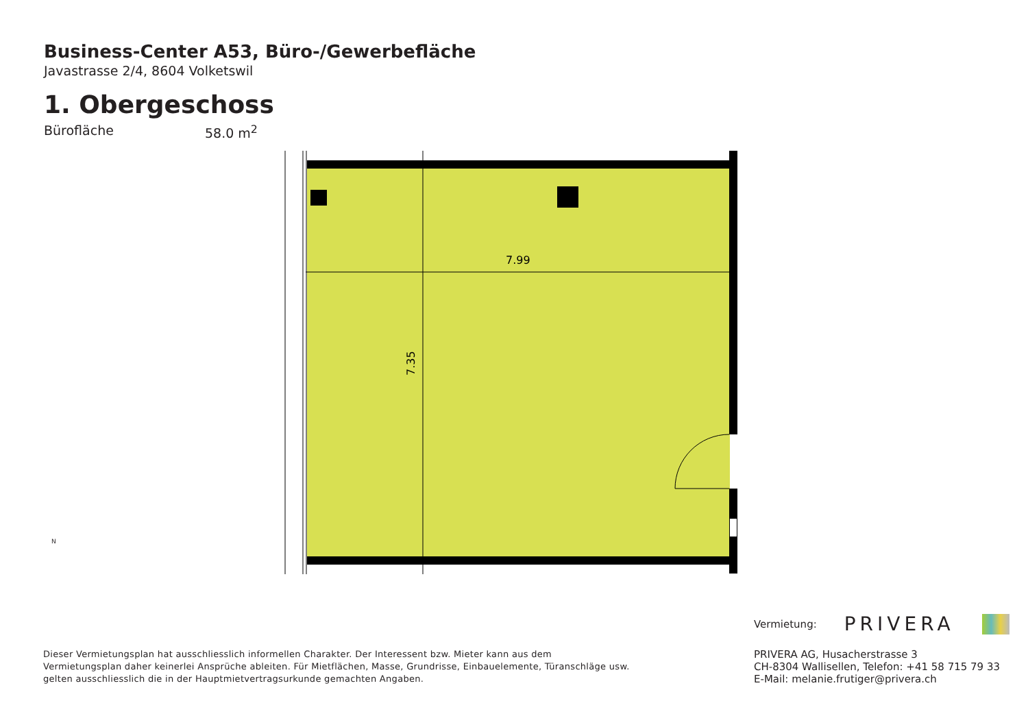Business-Center A53, Büro-/Gewerbefläche
Javastrasse 2/4, 8604 Volketswil
1. Obergeschoss
Bürofläche 58.0 m<sup>2</sup>
7.99
7.35
N
Dieser Vermietungsplan hat ausschliesslich informellen Charakter. Der Interessent bzw. Mieter kann aus dem Vermietungsplan daher keinerlei Ansprüche ableiten. Für Mietflächen, Masse, Grundrisse, Einbauelemente, Türanschläge usw. gelten ausschliesslich die in der Hauptmietvertragsurkunde gemachten Angaben.
Vermietung: PRIVERA
PRIVERA AG, Husacherstrasse 3
CH-8304 Wallisellen, Telefon: +41 58 715 79 33
E-Mail: melanie.frutiger@privera.ch